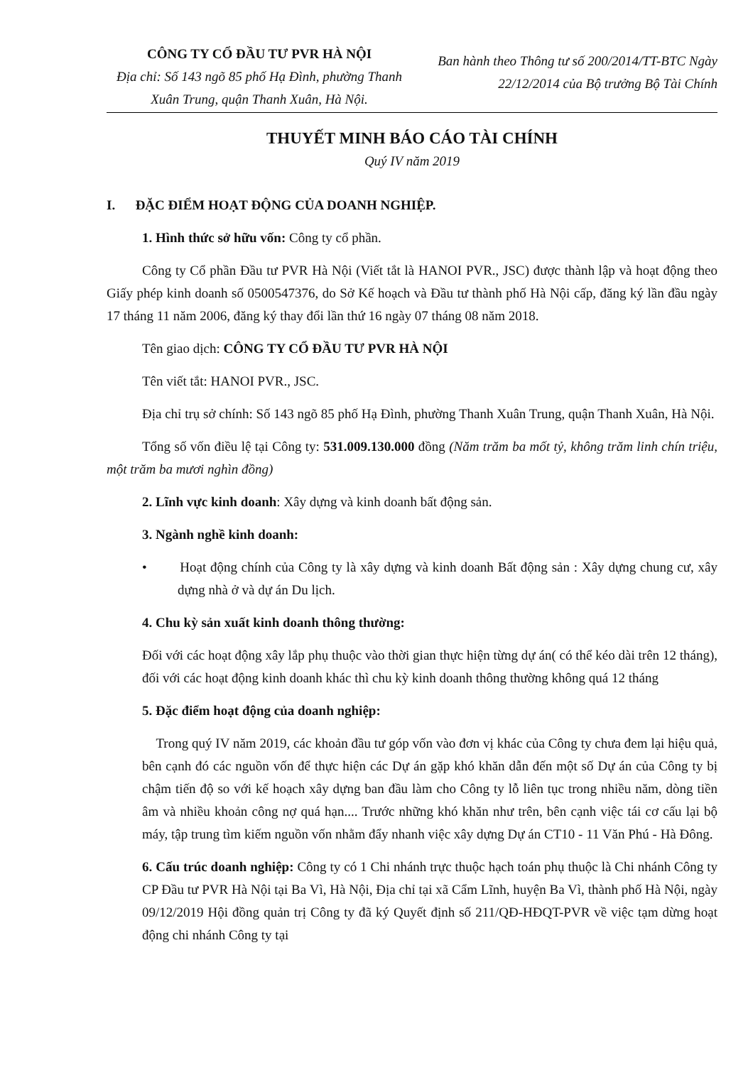CÔNG TY CỔ ĐẦU TƯ PVR HÀ NỘI
Địa chỉ: Số 143 ngõ 85 phố Hạ Đình, phường Thanh Xuân Trung, quận Thanh Xuân, Hà Nội.
Ban hành theo Thông tư số 200/2014/TT-BTC Ngày 22/12/2014 của Bộ trưởng Bộ Tài Chính
THUYẾT MINH BÁO CÁO TÀI CHÍNH
Quý IV năm 2019
I. ĐẶC ĐIỂM HOẠT ĐỘNG CỦA DOANH NGHIỆP.
1. Hình thức sở hữu vốn: Công ty cổ phần.
Công ty Cổ phần Đầu tư PVR Hà Nội (Viết tắt là HANOI PVR., JSC) được thành lập và hoạt động theo Giấy phép kinh doanh số 0500547376, do Sở Kế hoạch và Đầu tư thành phố Hà Nội cấp, đăng ký lần đầu ngày 17 tháng 11 năm 2006, đăng ký thay đổi lần thứ 16 ngày 07 tháng 08 năm 2018.
Tên giao dịch: CÔNG TY CỔ ĐẦU TƯ PVR HÀ NỘI
Tên viết tắt: HANOI PVR., JSC.
Địa chỉ trụ sở chính: Số 143 ngõ 85 phố Hạ Đình, phường Thanh Xuân Trung, quận Thanh Xuân, Hà Nội.
Tổng số vốn điều lệ tại Công ty: 531.009.130.000 đồng (Năm trăm ba mốt tỷ, không trăm linh chín triệu, một trăm ba mươi nghìn đồng)
2. Lĩnh vực kinh doanh: Xây dựng và kinh doanh bất động sản.
3. Ngành nghề kinh doanh:
• Hoạt động chính của Công ty là xây dựng và kinh doanh Bất động sản : Xây dựng chung cư, xây dựng nhà ở và dự án Du lịch.
4. Chu kỳ sản xuất kinh doanh thông thường:
Đối với các hoạt động xây lắp phụ thuộc vào thời gian thực hiện từng dự án( có thể kéo dài trên 12 tháng), đối với các hoạt động kinh doanh khác thì chu kỳ kinh doanh thông thường không quá 12 tháng
5. Đặc điểm hoạt động của doanh nghiệp:
Trong quý IV năm 2019, các khoản đầu tư góp vốn vào đơn vị khác của Công ty chưa đem lại hiệu quả, bên cạnh đó các nguồn vốn để thực hiện các Dự án gặp khó khăn dẫn đến một số Dự án của Công ty bị chậm tiến độ so với kế hoạch xây dựng ban đầu làm cho Công ty lỗ liên tục trong nhiều năm, dòng tiền âm và nhiều khoản công nợ quá hạn.... Trước những khó khăn như trên, bên cạnh việc tái cơ cấu lại bộ máy, tập trung tìm kiếm nguồn vốn nhằm đẩy nhanh việc xây dựng Dự án CT10 - 11 Văn Phú - Hà Đông.
6. Cấu trúc doanh nghiệp: Công ty có 1 Chi nhánh trực thuộc hạch toán phụ thuộc là Chi nhánh Công ty CP Đầu tư PVR Hà Nội tại Ba Vì, Hà Nội, Địa chỉ tại xã Cẩm Lĩnh, huyện Ba Vì, thành phố Hà Nội, ngày 09/12/2019 Hội đồng quản trị Công ty đã ký Quyết định số 211/QĐ-HĐQT-PVR về việc tạm dừng hoạt động chi nhánh Công ty tại